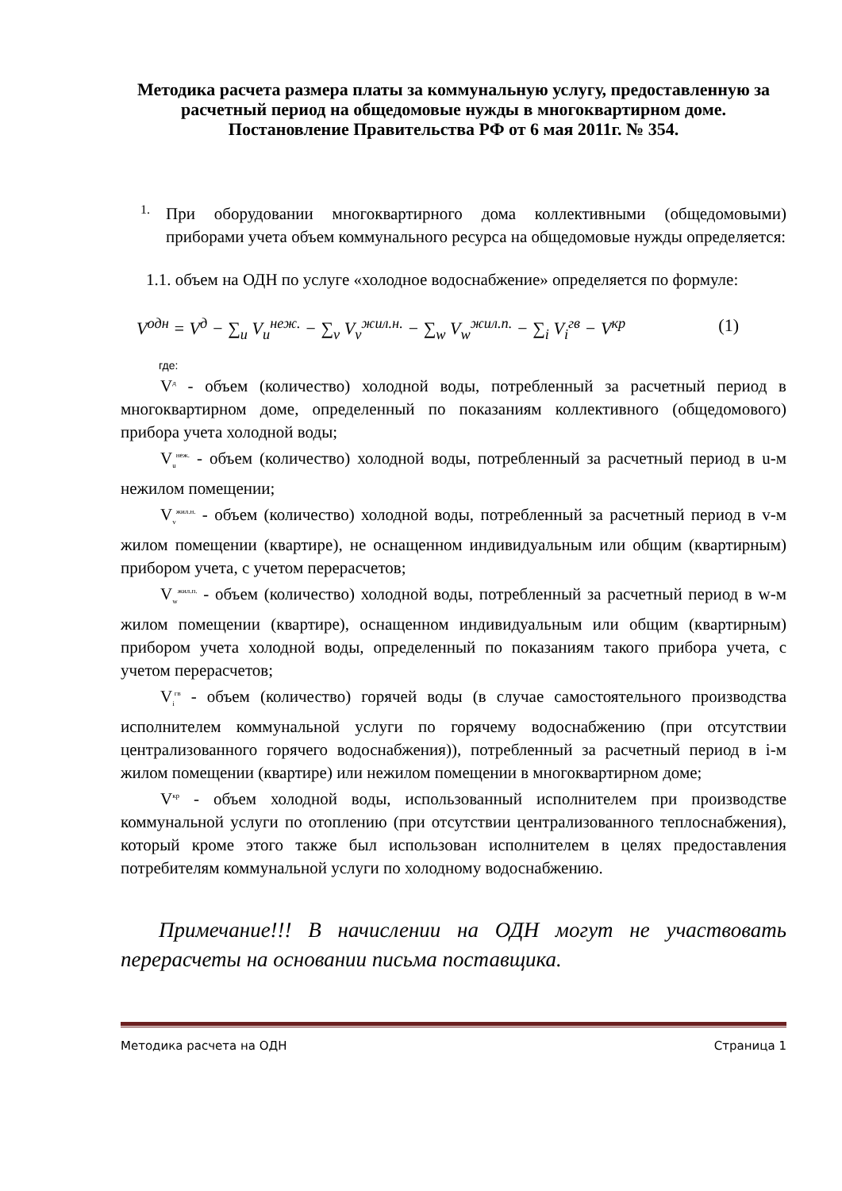Методика расчета размера платы за коммунальную услугу, предоставленную за расчетный период на общедомовые нужды в многоквартирном доме.
Постановление Правительства РФ от 6 мая 2011г. № 354.
1.
При оборудовании многоквартирного дома коллективными (общедомовыми) приборами учета объем коммунального ресурса на общедомовые нужды определяется:
1.1. объем на ОДН по услуге «холодное водоснабжение» определяется по формуле:
V<sup>одн</sup> = V<sup>д</sup> − ∑<sub>u</sub> V<sub>u</sub><sup>неж.</sup> − ∑<sub>v</sub> V<sub>v</sub><sup>жил.н.</sup> − ∑<sub>w</sub> V<sub>w</sub><sup>жил.п.</sup> − ∑<sub>i</sub> V<sub>i</sub><sup>гв</sup> − V<sup>кр</sup> (1)
где:
V<sup>д</sup> - объем (количество) холодной воды, потребленный за расчетный период в многоквартирном доме, определенный по показаниям коллективного (общедомового) прибора учета холодной воды;
V<sub>u</sub><sup>неж.</sup> - объем (количество) холодной воды, потребленный за расчетный период в u-м нежилом помещении;
V<sub>v</sub><sup>жил.н.</sup> - объем (количество) холодной воды, потребленный за расчетный период в v-м жилом помещении (квартире), не оснащенном индивидуальным или общим (квартирным) прибором учета, с учетом перерасчетов;
V<sub>w</sub><sup>жил.п.</sup> - объем (количество) холодной воды, потребленный за расчетный период в w-м жилом помещении (квартире), оснащенном индивидуальным или общим (квартирным) прибором учета холодной воды, определенный по показаниям такого прибора учета, с учетом перерасчетов;
V<sub>i</sub><sup>гв</sup> - объем (количество) горячей воды (в случае самостоятельного производства исполнителем коммунальной услуги по горячему водоснабжению (при отсутствии централизованного горячего водоснабжения)), потребленный за расчетный период в i-м жилом помещении (квартире) или нежилом помещении в многоквартирном доме;
V<sup>кр</sup> - объем холодной воды, использованный исполнителем при производстве коммунальной услуги по отоплению (при отсутствии централизованного теплоснабжения), который кроме этого также был использован исполнителем в целях предоставления потребителям коммунальной услуги по холодному водоснабжению.
Примечание!!! В начислении на ОДН могут не участвовать перерасчеты на основании письма поставщика.
Методика расчета на ОДН Страница 1